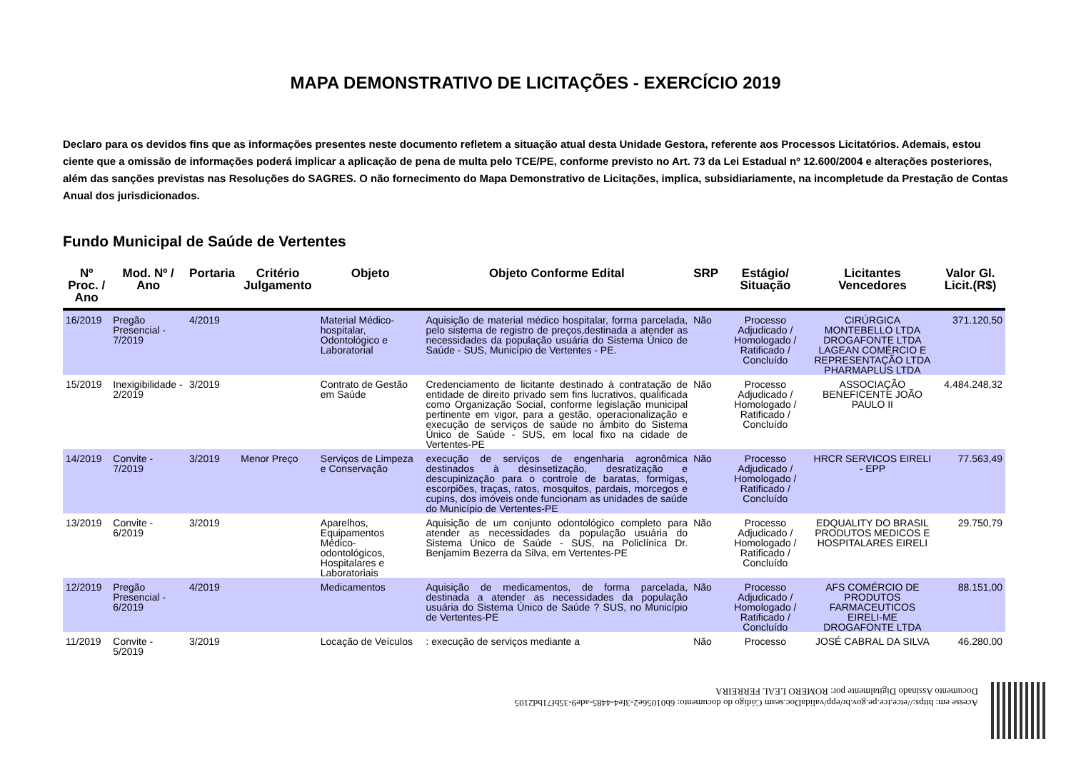MAPA DEMONSTRATIVO DE LICITAÇÕES - EXERCÍCIO 2019
Declaro para os devidos fins que as informações presentes neste documento refletem a situação atual desta Unidade Gestora, referente aos Processos Licitatórios. Ademais, estou ciente que a omissão de informações poderá implicar a aplicação de pena de multa pelo TCE/PE, conforme previsto no Art. 73 da Lei Estadual nº 12.600/2004 e alterações posteriores, além das sanções previstas nas Resoluções do SAGRES. O não fornecimento do Mapa Demonstrativo de Licitações, implica, subsidiariamente, na incompletude da Prestação de Contas Anual dos jurisdicionados.
Fundo Municipal de Saúde de Vertentes
| Nº Proc. / Ano | Mod. Nº / Ano | Portaria | Critério Julgamento | Objeto | Objeto Conforme Edital | SRP | Estágio/ Situação | Licitantes Vencedores | Valor Gl. Licit.(R$) |
| --- | --- | --- | --- | --- | --- | --- | --- | --- | --- |
| 16/2019 | Pregão Presencial - 7/2019 | 4/2019 | | Material Médico-hospitalar, Odontológico e Laboratorial | Aquisição de material médico hospitalar, forma parcelada, pelo sistema de registro de preços,destinada a atender as necessidades da população usuária do Sistema Único de Saúde - SUS, Município de Vertentes - PE. | Não | Processo Adjudicado / Homologado / Ratificado / Concluído | CIRÚRGICA MONTEBELLO LTDA DROGAFONTE LTDA LAGEAN COMÉRCIO E REPRESENTAÇÃO LTDA PHARMAPLUS LTDA | 371.120,50 |
| 15/2019 | Inexigibilidade - 2/2019 | 3/2019 | | Contrato de Gestão em Saúde | Credenciamento de licitante destinado à contratação de entidade de direito privado sem fins lucrativos, qualificada como Organização Social, conforme legislação municipal pertinente em vigor, para a gestão, operacionalização e execução de serviços de saúde no âmbito do Sistema Único de Saúde - SUS, em local fixo na cidade de Vertentes-PE | Não | Processo Adjudicado / Homologado / Ratificado / Concluído | ASSOCIAÇÃO BENEFICENTE JOÃO PAULO II | 4.484.248,32 |
| 14/2019 | Convite - 7/2019 | 3/2019 | Menor Preço | Serviços de Limpeza e Conservação | execução de serviços de engenharia agronômica destinados à desinsetização, desratização e descupinização para o controle de baratas, formigas, escorpiões, traças, ratos, mosquitos, pardais, morcegos e cupins, dos imóveis onde funcionam as unidades de saúde do Município de Vertentes-PE | Não | Processo Adjudicado / Homologado / Ratificado / Concluído | HRCR SERVICOS EIRELI - EPP | 77.563,49 |
| 13/2019 | Convite - 6/2019 | 3/2019 | | Aparelhos, Equipamentos Médico-odontológicos, Hospitalares e Laboratoriais | Aquisição de um conjunto odontológico completo para atender as necessidades da população usuária do Sistema Único de Saúde - SUS, na Policlínica Dr. Benjamim Bezerra da Silva, em Vertentes-PE | Não | Processo Adjudicado / Homologado / Ratificado / Concluído | EDQUALITY DO BRASIL PRODUTOS MEDICOS E HOSPITALARES EIRELI | 29.750,79 |
| 12/2019 | Pregão Presencial - 6/2019 | 4/2019 | | Medicamentos | Aquisição de medicamentos, de forma parcelada, destinada a atender as necessidades da população usuária do Sistema Único de Saúde ? SUS, no Município de Vertentes-PE | Não | Processo Adjudicado / Homologado / Ratificado / Concluído | AFS COMÉRCIO DE PRODUTOS FARMACEUTICOS EIRELI-ME DROGAFONTE LTDA | 88.151,00 |
| 11/2019 | Convite - 5/2019 | 3/2019 | | Locação de Veículos | : execução de serviços mediante a | Não | Processo | JOSÉ CABRAL DA SILVA | 46.280,00 |
Acesse em: https://etce.tce.pe.gov.br/epp/validaDoc.seam Código do documento: 6b01056e2-3fe4-4485-ade9-35bf71bd2105
Documento Assinado Digitalmente por: ROMERO LEAL FERREIRA